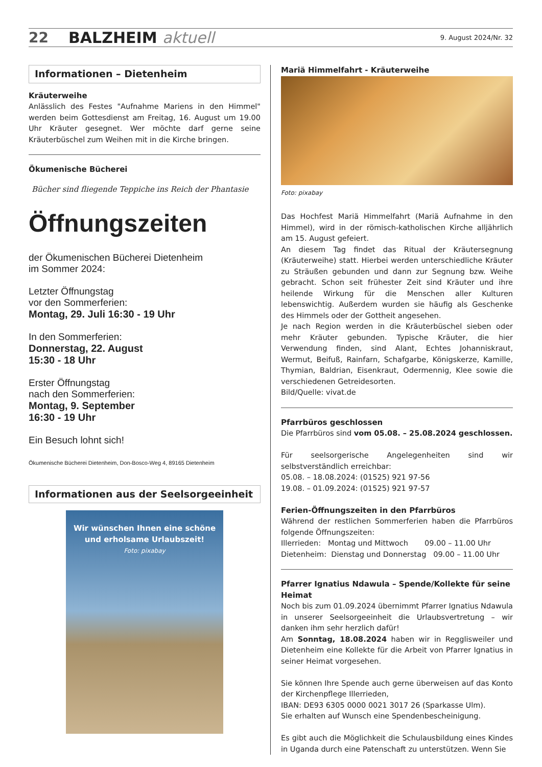22 BALZHEIM aktuell 9. August 2024/Nr. 32
Informationen – Dietenheim
Kräuterweihe
Anlässlich des Festes "Aufnahme Mariens in den Himmel" werden beim Gottesdienst am Freitag, 16. August um 19.00 Uhr Kräuter gesegnet. Wer möchte darf gerne seine Kräuterbüschel zum Weihen mit in die Kirche bringen.
Ökumenische Bücherei
Bücher sind fliegende Teppiche ins Reich der Phantasie
Öffnungszeiten
der Ökumenischen Bücherei Dietenheim
im Sommer 2024:
Letzter Öffnungstag
vor den Sommerferien:
Montag, 29. Juli 16:30 - 19 Uhr
In den Sommerferien:
Donnerstag, 22. August
15:30 - 18 Uhr
Erster Öffnungstag
nach den Sommerferien:
Montag, 9. September
16:30 - 19 Uhr
Ein Besuch lohnt sich!
Ökumenische Bücherei Dietenheim, Don-Bosco-Weg 4, 89165 Dietenheim
Informationen aus der Seelsorgeeinheit
Wir wünschen Ihnen eine schöne
und erholsame Urlaubszeit!
Foto: pixabay
Mariä Himmelfahrt - Kräuterweihe
Foto: pixabay
Das Hochfest Mariä Himmelfahrt (Mariä Aufnahme in den Himmel), wird in der römisch-katholischen Kirche alljährlich am 15. August gefeiert.
An diesem Tag findet das Ritual der Kräutersegnung (Kräuterweihe) statt. Hierbei werden unterschiedliche Kräuter zu Sträußen gebunden und dann zur Segnung bzw. Weihe gebracht. Schon seit frühester Zeit sind Kräuter und ihre heilende Wirkung für die Menschen aller Kulturen lebenswichtig. Außerdem wurden sie häufig als Geschenke des Himmels oder der Gottheit angesehen.
Je nach Region werden in die Kräuterbüschel sieben oder mehr Kräuter gebunden. Typische Kräuter, die hier Verwendung finden, sind Alant, Echtes Johanniskraut, Wermut, Beifuß, Rainfarn, Schafgarbe, Königskerze, Kamille, Thymian, Baldrian, Eisenkraut, Odermennig, Klee sowie die verschiedenen Getreidesorten.
Bild/Quelle: vivat.de
Pfarrbüros geschlossen
Die Pfarrbüros sind vom 05.08. – 25.08.2024 geschlossen.
Für seelsorgerische Angelegenheiten sind wir selbstverständlich erreichbar:
05.08. – 18.08.2024: (01525) 921 97-56
19.08. – 01.09.2024: (01525) 921 97-57
Ferien-Öffnungszeiten in den Pfarrbüros
Während der restlichen Sommerferien haben die Pfarrbüros folgende Öffnungszeiten:
Illerrieden: Montag und Mittwoch 09.00 – 11.00 Uhr
Dietenheim: Dienstag und Donnerstag 09.00 – 11.00 Uhr
Pfarrer Ignatius Ndawula – Spende/Kollekte für seine Heimat
Noch bis zum 01.09.2024 übernimmt Pfarrer Ignatius Ndawula in unserer Seelsorgeeinheit die Urlaubsvertretung – wir danken ihm sehr herzlich dafür!
Am Sonntag, 18.08.2024 haben wir in Regglisweiler und Dietenheim eine Kollekte für die Arbeit von Pfarrer Ignatius in seiner Heimat vorgesehen.
Sie können Ihre Spende auch gerne überweisen auf das Konto der Kirchenpflege Illerrieden,
IBAN: DE93 6305 0000 0021 3017 26 (Sparkasse Ulm).
Sie erhalten auf Wunsch eine Spendenbescheinigung.
Es gibt auch die Möglichkeit die Schulausbildung eines Kindes in Uganda durch eine Patenschaft zu unterstützen. Wenn Sie